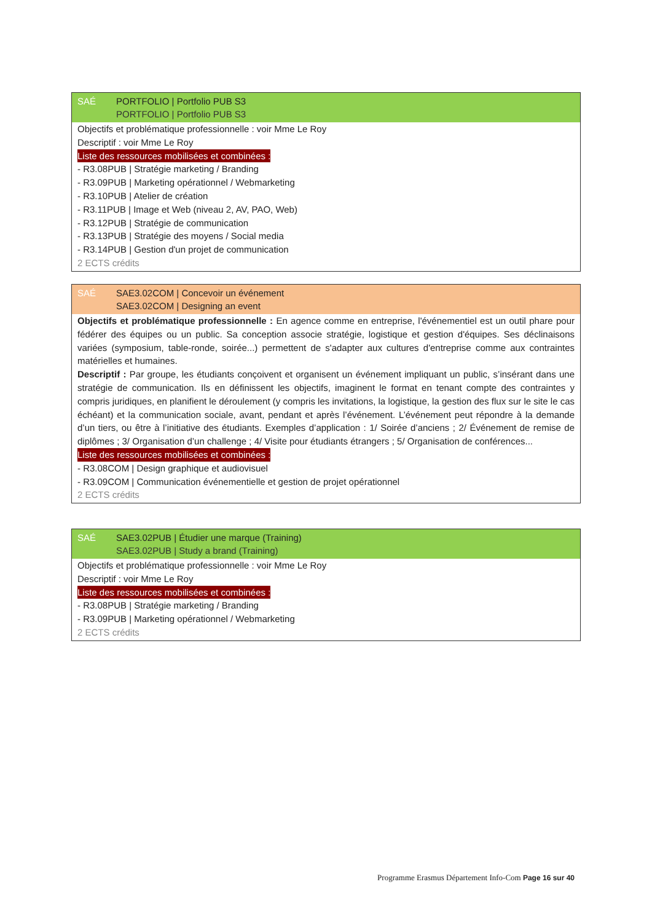SAÉ PORTFOLIO | Portfolio PUB S3
PORTFOLIO | Portfolio PUB S3
Objectifs et problématique professionnelle : voir Mme Le Roy
Descriptif : voir Mme Le Roy
Liste des ressources mobilisées et combinées :
- R3.08PUB | Stratégie marketing / Branding
- R3.09PUB | Marketing opérationnel / Webmarketing
- R3.10PUB | Atelier de création
- R3.11PUB | Image et Web (niveau 2, AV, PAO, Web)
- R3.12PUB | Stratégie de communication
- R3.13PUB | Stratégie des moyens / Social media
- R3.14PUB | Gestion d'un projet de communication
2 ECTS crédits
SAÉ SAE3.02COM | Concevoir un événement
SAE3.02COM | Designing an event
Objectifs et problématique professionnelle : En agence comme en entreprise, l'événementiel est un outil phare pour fédérer des équipes ou un public. Sa conception associe stratégie, logistique et gestion d'équipes. Ses déclinaisons variées (symposium, table-ronde, soirée...) permettent de s'adapter aux cultures d'entreprise comme aux contraintes matérielles et humaines.
Descriptif : Par groupe, les étudiants conçoivent et organisent un événement impliquant un public, s’insérant dans une stratégie de communication. Ils en définissent les objectifs, imaginent le format en tenant compte des contraintes y compris juridiques, en planifient le déroulement (y compris les invitations, la logistique, la gestion des flux sur le site le cas échéant) et la communication sociale, avant, pendant et après l’événement. L’événement peut répondre à la demande d’un tiers, ou être à l’initiative des étudiants. Exemples d’application : 1/ Soirée d’anciens ; 2/ Événement de remise de diplômes ; 3/ Organisation d’un challenge ; 4/ Visite pour étudiants étrangers ; 5/ Organisation de conférences...
Liste des ressources mobilisées et combinées :
- R3.08COM | Design graphique et audiovisuel
- R3.09COM | Communication événementielle et gestion de projet opérationnel
2 ECTS crédits
SAÉ SAE3.02PUB | Étudier une marque (Training)
SAE3.02PUB | Study a brand (Training)
Objectifs et problématique professionnelle : voir Mme Le Roy
Descriptif : voir Mme Le Roy
Liste des ressources mobilisées et combinées :
- R3.08PUB | Stratégie marketing / Branding
- R3.09PUB | Marketing opérationnel / Webmarketing
2 ECTS crédits
Programme Erasmus Département Info-Com Page 16 sur 40